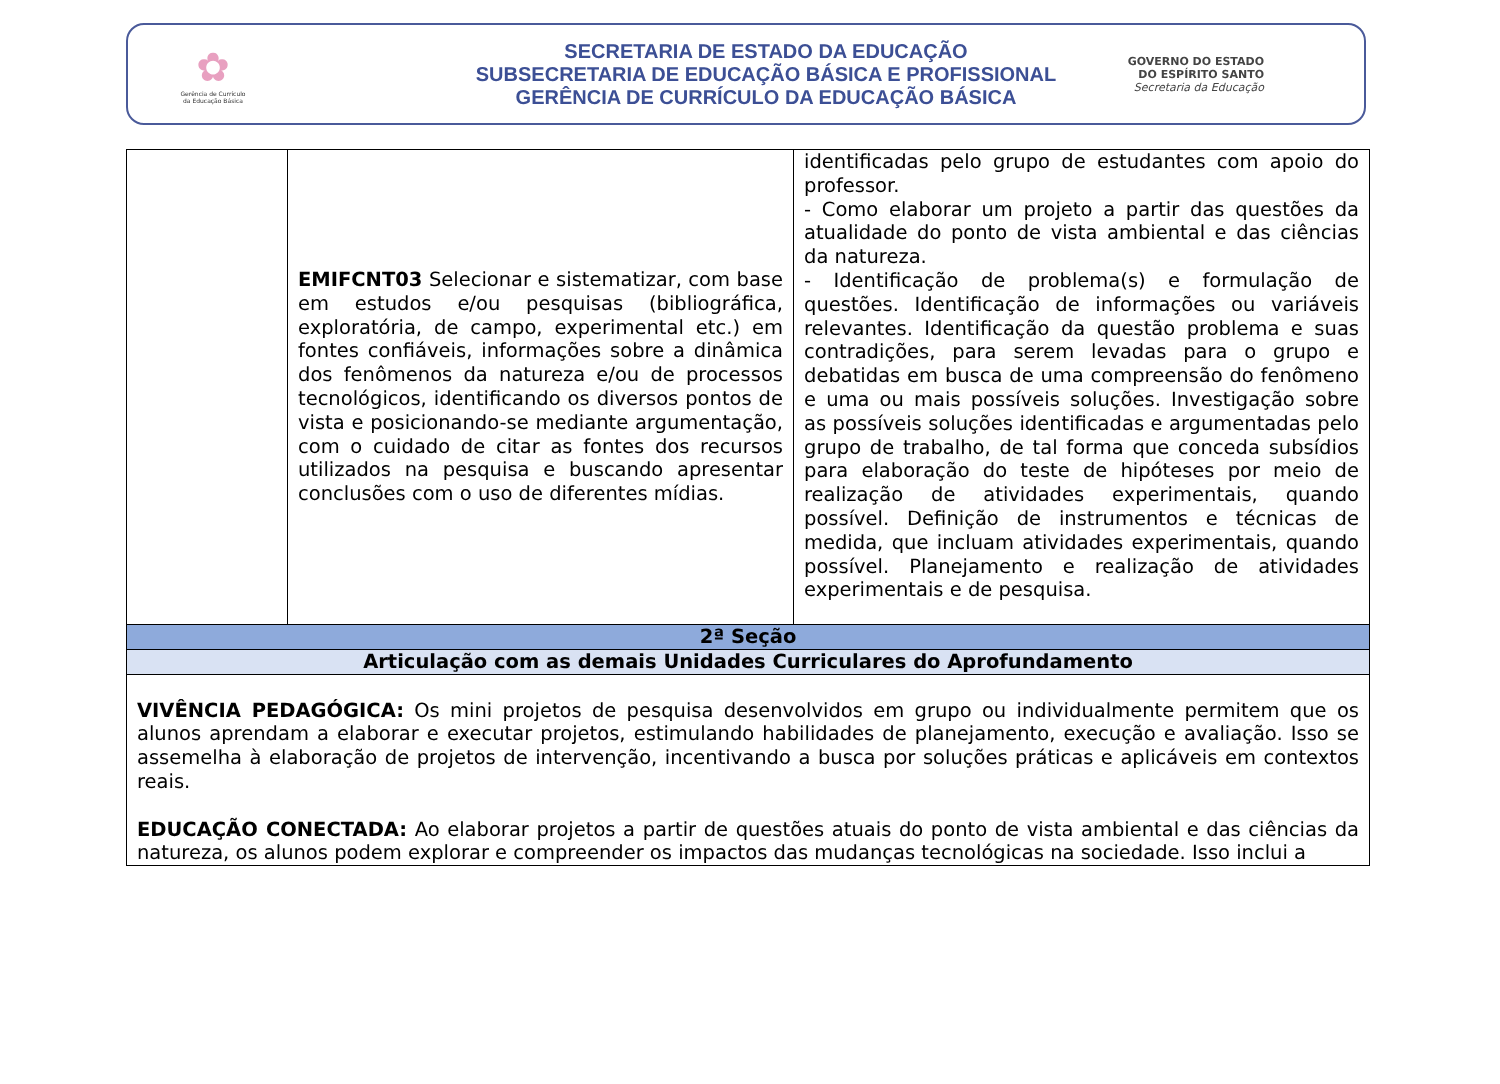✿
Gerência de Currículo
da Educação Básica
SECRETARIA DE ESTADO DA EDUCAÇÃO
SUBSECRETARIA DE EDUCAÇÃO BÁSICA E PROFISSIONAL
GERÊNCIA DE CURRÍCULO DA EDUCAÇÃO BÁSICA
GOVERNO DO ESTADO
DO ESPÍRITO SANTO
Secretaria da Educação
| | EMIFCNT03 Selecionar e sistematizar, com base em estudos e/ou pesquisas (bibliográfica, exploratória, de campo, experimental etc.) em fontes confiáveis, informações sobre a dinâmica dos fenômenos da natureza e/ou de processos tecnológicos, identificando os diversos pontos de vista e posicionando-se mediante argumentação, com o cuidado de citar as fontes dos recursos utilizados na pesquisa e buscando apresentar conclusões com o uso de diferentes mídias. | identificadas pelo grupo de estudantes com apoio do professor. - Como elaborar um projeto a partir das questões da atualidade do ponto de vista ambiental e das ciências da natureza. - Identificação de problema(s) e formulação de questões. Identificação de informações ou variáveis relevantes. Identificação da questão problema e suas contradições, para serem levadas para o grupo e debatidas em busca de uma compreensão do fenômeno e uma ou mais possíveis soluções. Investigação sobre as possíveis soluções identificadas e argumentadas pelo grupo de trabalho, de tal forma que conceda subsídios para elaboração do teste de hipóteses por meio de realização de atividades experimentais, quando possível. Definição de instrumentos e técnicas de medida, que incluam atividades experimentais, quando possível. Planejamento e realização de atividades experimentais e de pesquisa. |
| 2ª Seção | | |
| Articulação com as demais Unidades Curriculares do Aprofundamento | | |
| VIVÊNCIA PEDAGÓGICA: Os mini projetos de pesquisa desenvolvidos em grupo ou individualmente permitem que os alunos aprendam a elaborar e executar projetos, estimulando habilidades de planejamento, execução e avaliação. Isso se assemelha à elaboração de projetos de intervenção, incentivando a busca por soluções práticas e aplicáveis em contextos reais. EDUCAÇÃO CONECTADA: Ao elaborar projetos a partir de questões atuais do ponto de vista ambiental e das ciências da natureza, os alunos podem explorar e compreender os impactos das mudanças tecnológicas na sociedade. Isso inclui a | | |